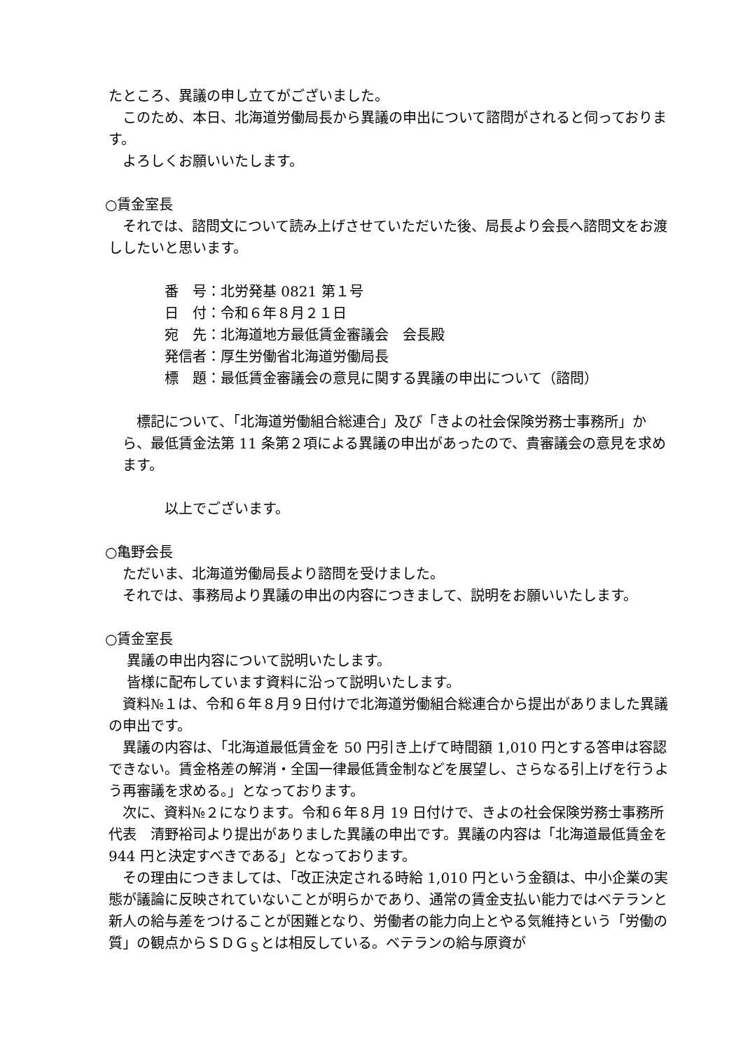たところ、異議の申し立てがございました。
このため、本日、北海道労働局長から異議の申出について諮問がされると伺っております。
よろしくお願いいたします。
○賃金室長
それでは、諮問文について読み上げさせていただいた後、局長より会長へ諮問文をお渡ししたいと思います。
番　号：北労発基 0821 第１号
日　付：令和６年８月２１日
宛　先：北海道地方最低賃金審議会　会長殿
発信者：厚生労働省北海道労働局長
標　題：最低賃金審議会の意見に関する異議の申出について（諮問）
標記について、「北海道労働組合総連合」及び「きよの社会保険労務士事務所」から、最低賃金法第 11 条第２項による異議の申出があったので、貴審議会の意見を求めます。
以上でございます。
○亀野会長
ただいま、北海道労働局長より諮問を受けました。
それでは、事務局より異議の申出の内容につきまして、説明をお願いいたします。
○賃金室長
異議の申出内容について説明いたします。
皆様に配布しています資料に沿って説明いたします。
資料№１は、令和６年８月９日付けで北海道労働組合総連合から提出がありました異議の申出です。
異議の内容は、「北海道最低賃金を 50 円引き上げて時間額 1,010 円とする答申は容認できない。賃金格差の解消・全国一律最低賃金制などを展望し、さらなる引上げを行うよう再審議を求める。」となっております。
次に、資料№２になります。令和６年８月 19 日付けで、きよの社会保険労務士事務所代表　清野裕司より提出がありました異議の申出です。異議の内容は「北海道最低賃金を 944 円と決定すべきである」となっております。
その理由につきましては、「改正決定される時給 1,010 円という金額は、中小企業の実態が議論に反映されていないことが明らかであり、通常の賃金支払い能力ではベテランと新人の給与差をつけることが困難となり、労働者の能力向上とやる気維持という「労働の質」の観点からＳＤＧ<sub>Ｓ</sub>とは相反している。ベテランの給与原資が